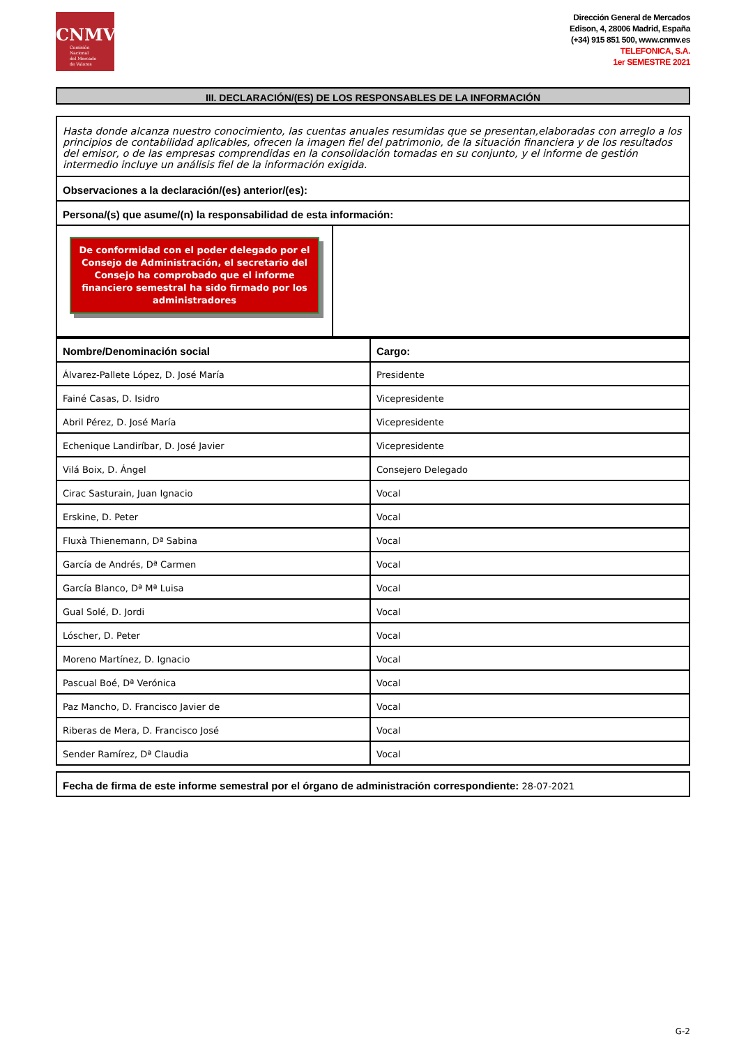CNMV
Comisión
Nacional
del Mercado
de Valores
Dirección General de Mercados
Edison, 4, 28006 Madrid, España
(+34) 915 851 500, www.cnmv.es
TELEFONICA, S.A.
1er SEMESTRE 2021
III. DECLARACIÓN/(ES) DE LOS RESPONSABLES DE LA INFORMACIÓN
Hasta donde alcanza nuestro conocimiento, las cuentas anuales resumidas que se presentan,elaboradas con arreglo a los principios de contabilidad aplicables, ofrecen la imagen fiel del patrimonio, de la situación financiera y de los resultados del emisor, o de las empresas comprendidas en la consolidación tomadas en su conjunto, y el informe de gestión intermedio incluye un análisis fiel de la información exigida.
Observaciones a la declaración/(es) anterior/(es):
Persona/(s) que asume/(n) la responsabilidad de esta información:
De conformidad con el poder delegado por el Consejo de Administración, el secretario del Consejo ha comprobado que el informe financiero semestral ha sido firmado por los administradores
| Nombre/Denominación social | Cargo: |
| --- | --- |
| Álvarez-Pallete López, D. José María | Presidente |
| Fainé Casas, D. Isidro | Vicepresidente |
| Abril Pérez, D. José María | Vicepresidente |
| Echenique Landiríbar, D. José Javier | Vicepresidente |
| Vilá Boix, D. Ángel | Consejero Delegado |
| Cirac Sasturain, Juan Ignacio | Vocal |
| Erskine, D. Peter | Vocal |
| Fluxà Thienemann, Dª Sabina | Vocal |
| García de Andrés, Dª Carmen | Vocal |
| García Blanco, Dª Mª Luisa | Vocal |
| Gual Solé, D. Jordi | Vocal |
| Lóscher, D. Peter | Vocal |
| Moreno Martínez, D. Ignacio | Vocal |
| Pascual Boé, Dª Verónica | Vocal |
| Paz Mancho, D. Francisco Javier de | Vocal |
| Riberas de Mera, D. Francisco José | Vocal |
| Sender Ramírez, Dª Claudia | Vocal |
Fecha de firma de este informe semestral por el órgano de administración correspondiente: 28-07-2021
G-2